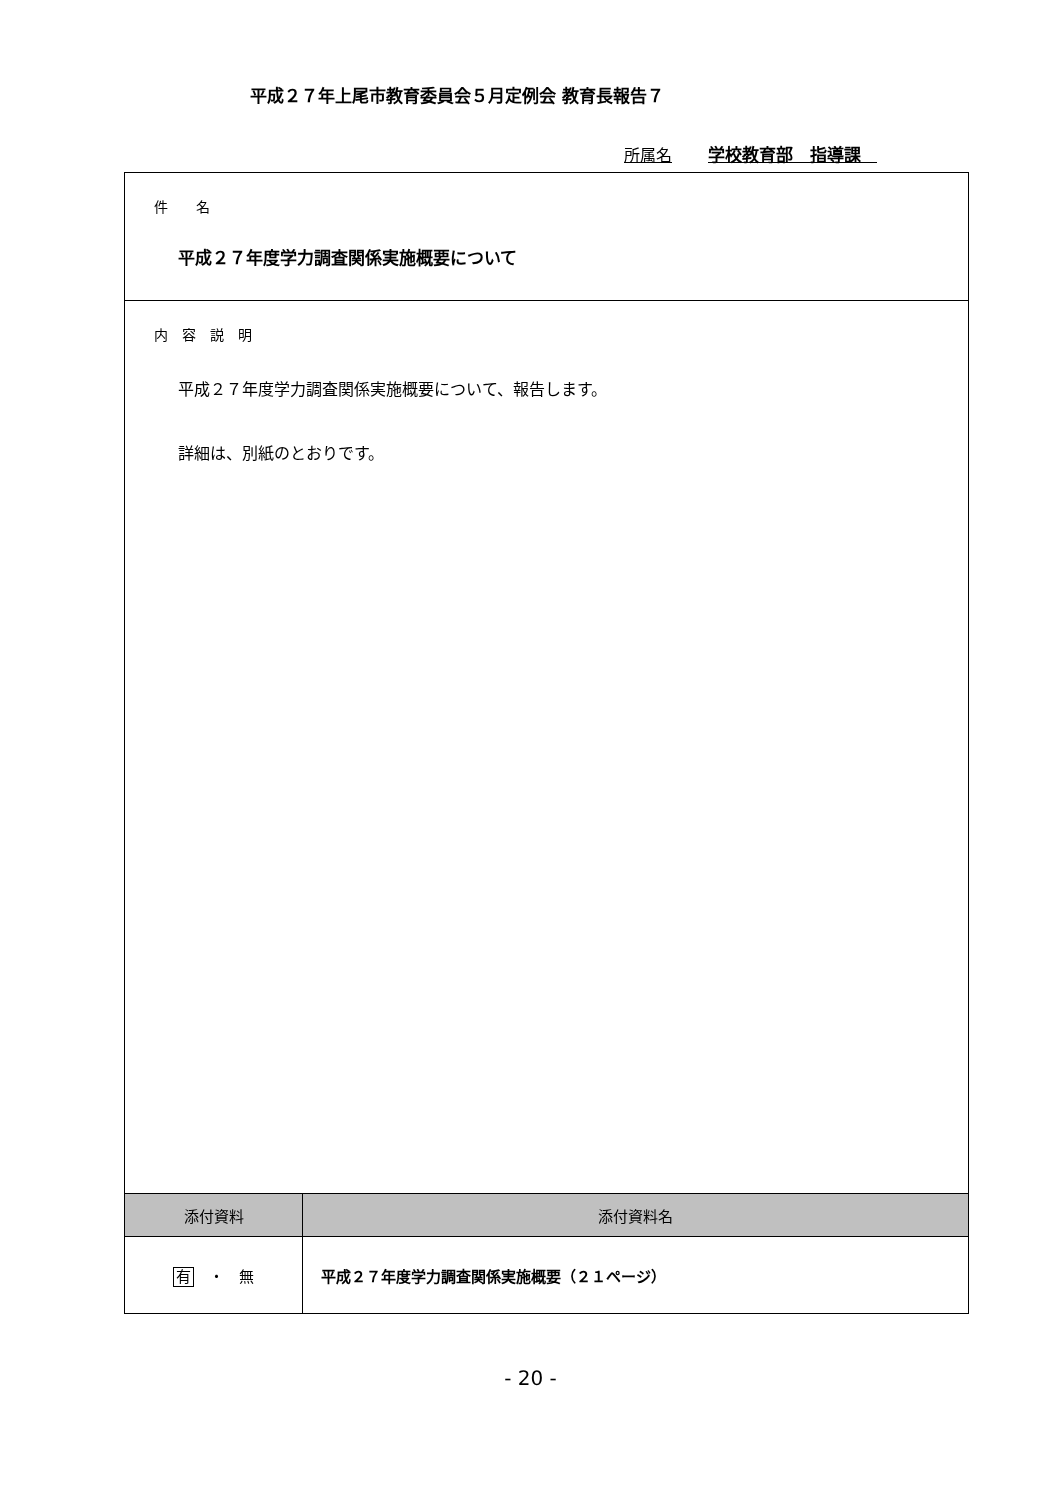平成２７年上尾市教育委員会５月定例会 教育長報告７
所属名 学校教育部　指導課　
| 件 名 平成２７年度学力調査関係実施概要について | |
| 内 容 説 明 平成２７年度学力調査関係実施概要について、報告します。 詳細は、別紙のとおりです。 | |
| 添付資料 | 添付資料名 |
| 有 ・ 無 | 平成２７年度学力調査関係実施概要（２１ページ） |
- 20 -